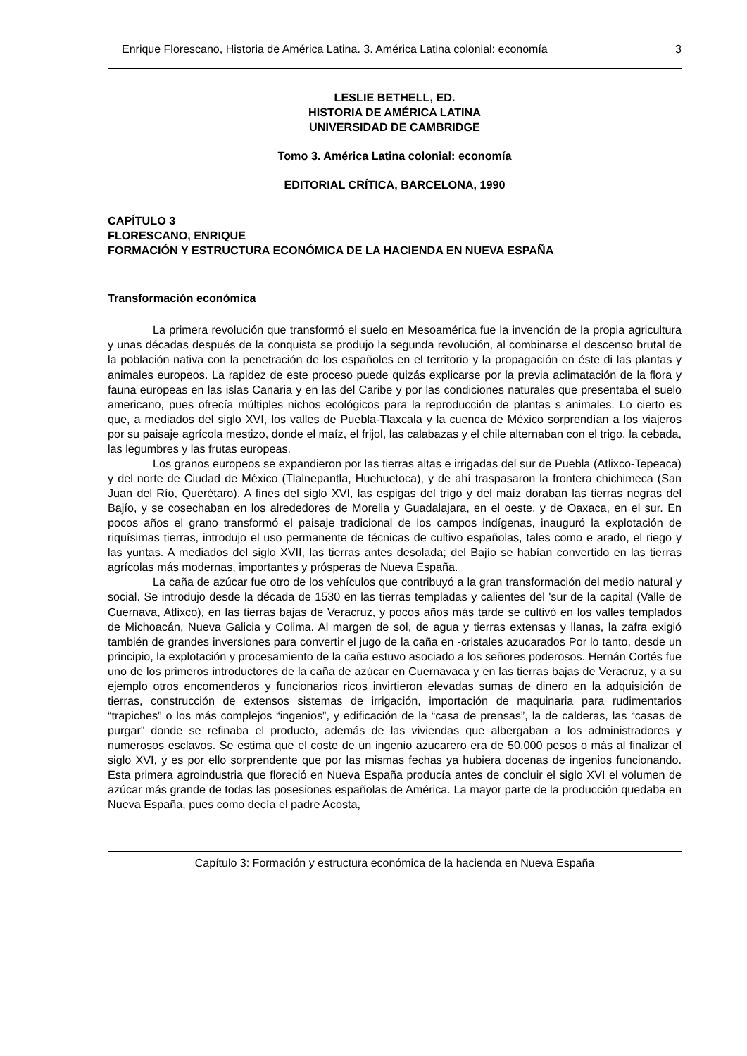Enrique Florescano, Historia de América Latina. 3. América Latina colonial: economía 3
LESLIE BETHELL, ED.
HISTORIA DE AMÉRICA LATINA
UNIVERSIDAD DE CAMBRIDGE
Tomo 3. América Latina colonial: economía
EDITORIAL CRÍTICA, BARCELONA, 1990
CAPÍTULO 3
FLORESCANO, ENRIQUE
FORMACIÓN Y ESTRUCTURA ECONÓMICA DE LA HACIENDA EN NUEVA ESPAÑA
Transformación económica
La primera revolución que transformó el suelo en Mesoamérica fue la invención de la propia agricultura y unas décadas después de la conquista se produjo la segunda revolución, al combinarse el descenso brutal de la población nativa con la penetración de los españoles en el territorio y la propagación en éste di las plantas y animales europeos. La rapidez de este proceso puede quizás explicarse por la previa aclimatación de la flora y fauna europeas en las islas Canaria y en las del Caribe y por las condiciones naturales que presentaba el suelo americano, pues ofrecía múltiples nichos ecológicos para la reproducción de plantas s animales. Lo cierto es que, a mediados del siglo XVI, los valles de Puebla-Tlaxcala y la cuenca de México sorprendían a los viajeros por su paisaje agrícola mestizo, donde el maíz, el frijol, las calabazas y el chile alternaban con el trigo, la cebada, las legumbres y las frutas europeas.
Los granos europeos se expandieron por las tierras altas e irrigadas del sur de Puebla (Atlixco-Tepeaca) y del norte de Ciudad de México (Tlalnepantla, Huehuetoca), y de ahí traspasaron la frontera chichimeca (San Juan del Río, Querétaro). A fines del siglo XVI, las espigas del trigo y del maíz doraban las tierras negras del Bajío, y se cosechaban en los alrededores de Morelia y Guadalajara, en el oeste, y de Oaxaca, en el sur. En pocos años el grano transformó el paisaje tradicional de los campos indígenas, inauguró la explotación de riquísimas tierras, introdujo el uso permanente de técnicas de cultivo españolas, tales como e arado, el riego y las yuntas. A mediados del siglo XVII, las tierras antes desolada; del Bajío se habían convertido en las tierras agrícolas más modernas, importantes y prósperas de Nueva España.
La caña de azúcar fue otro de los vehículos que contribuyó a la gran transformación del medio natural y social. Se introdujo desde la década de 1530 en las tierras templadas y calientes del 'sur de la capital (Valle de Cuernava, Atlixco), en las tierras bajas de Veracruz, y pocos años más tarde se cultivó en los valles templados de Michoacán, Nueva Galicia y Colima. Al margen de sol, de agua y tierras extensas y llanas, la zafra exigió también de grandes inversiones para convertir el jugo de la caña en -cristales azucarados Por lo tanto, desde un principio, la explotación y procesamiento de la caña estuvo asociado a los señores poderosos. Hernán Cortés fue uno de los primeros introductores de la caña de azúcar en Cuernavaca y en las tierras bajas de Veracruz, y a su ejemplo otros encomenderos y funcionarios ricos invirtieron elevadas sumas de dinero en la adquisición de tierras, construcción de extensos sistemas de irrigación, importación de maquinaria para rudimentarios “trapiches” o los más complejos “ingenios”, y edificación de la “casa de prensas”, la de calderas, las “casas de purgar” donde se refinaba el producto, además de las viviendas que albergaban a los administradores y numerosos esclavos. Se estima que el coste de un ingenio azucarero era de 50.000 pesos o más al finalizar el siglo XVI, y es por ello sorprendente que por las mismas fechas ya hubiera docenas de ingenios funcionando. Esta primera agroindustria que floreció en Nueva España producía antes de concluir el siglo XVI el volumen de azúcar más grande de todas las posesiones españolas de América. La mayor parte de la producción quedaba en Nueva España, pues como decía el padre Acosta,
Capítulo 3: Formación y estructura económica de la hacienda en Nueva España